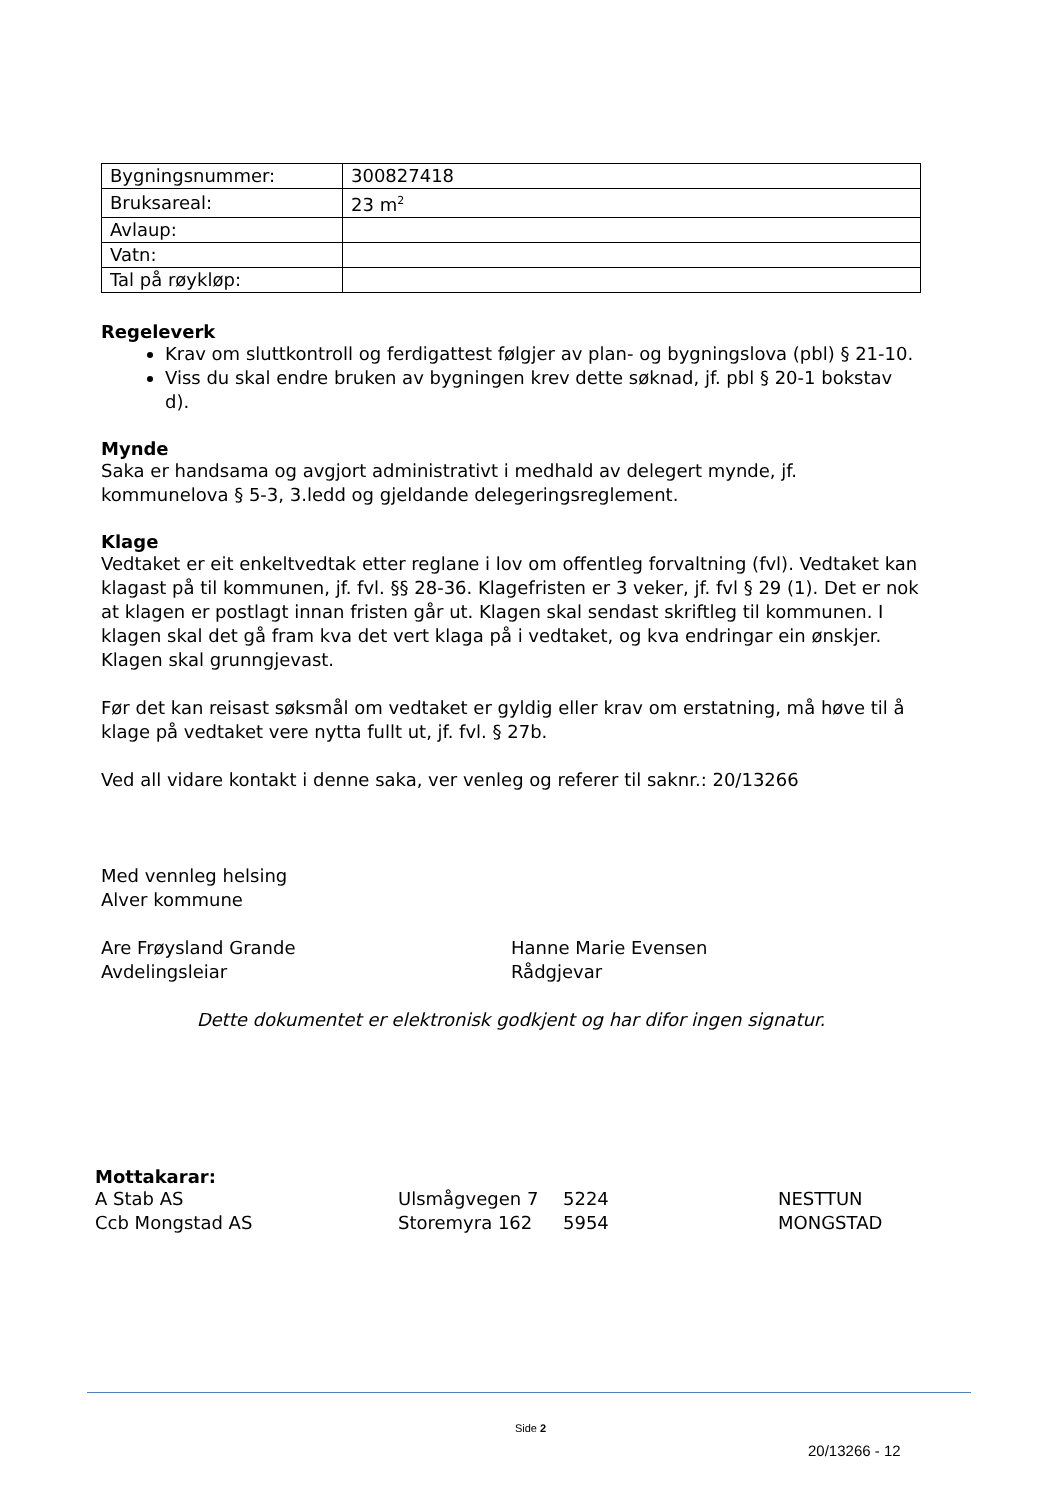| Bygningsnummer: | 300827418 |
| Bruksareal: | 23 m<sup>2</sup> |
| Avlaup: | |
| Vatn: | |
| Tal på røykløp: | |
Regeleverk
Krav om sluttkontroll og ferdigattest følgjer av plan- og bygningslova (pbl) § 21-10.
Viss du skal endre bruken av bygningen krev dette søknad, jf. pbl § 20-1 bokstav d).
Mynde
Saka er handsama og avgjort administrativt i medhald av delegert mynde, jf. kommunelova § 5-3, 3.ledd og gjeldande delegeringsreglement.
Klage
Vedtaket er eit enkeltvedtak etter reglane i lov om offentleg forvaltning (fvl). Vedtaket kan klagast på til kommunen, jf. fvl. §§ 28-36. Klagefristen er 3 veker, jf. fvl § 29 (1). Det er nok at klagen er postlagt innan fristen går ut. Klagen skal sendast skriftleg til kommunen. I klagen skal det gå fram kva det vert klaga på i vedtaket, og kva endringar ein ønskjer. Klagen skal grunngjevast.
Før det kan reisast søksmål om vedtaket er gyldig eller krav om erstatning, må høve til å klage på vedtaket vere nytta fullt ut, jf. fvl. § 27b.
Ved all vidare kontakt i denne saka, ver venleg og referer til saknr.: 20/13266
Med vennleg helsing
Alver kommune
Are Frøysland Grande
Avdelingsleiar
Hanne Marie Evensen
Rådgjevar
Dette dokumentet er elektronisk godkjent og har difor ingen signatur.
Mottakarar:
| A Stab AS | Ulsmågvegen 7 | 5224 | NESTTUN |
| Ccb Mongstad AS | Storemyra 162 | 5954 | MONGSTAD |
Side 2
20/13266 - 12